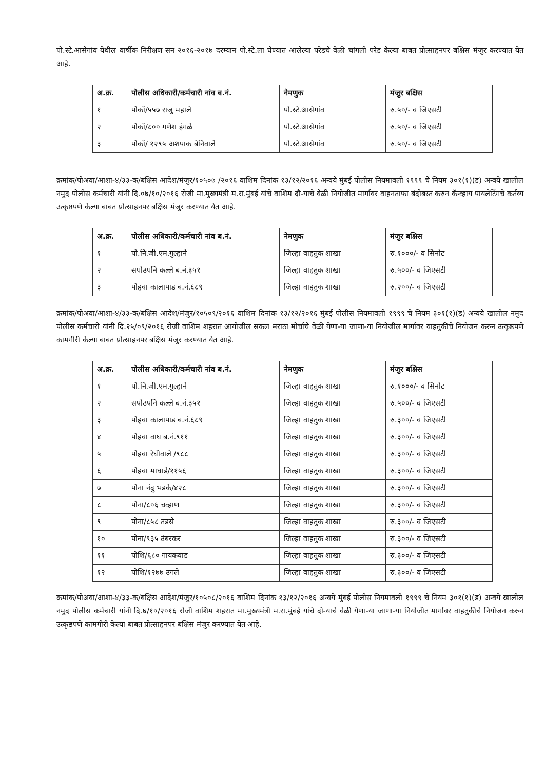पो.स्टे.आसेगांव येथील वार्षीक निरीक्षण सन २०१६-२०१७ दरम्यान पो.स्टे.ला घेण्यात आलेल्या परेडचे वेळी चांगली परेड केल्या बाबत प्रोत्साहनपर बक्षिस मंजुर करण्यात येत आहे.
| अ.क्र. | पोलीस अधिकारी/कर्मचारी नांव ब.नं. | नेमणुक | मंजुर बक्षिस |
| --- | --- | --- | --- |
| १ | पोकॉ/५५७ राजु महाले | पो.स्टे.आसेगांव | रु.५०/- व जिएसटी |
| २ | पोकॉ/८०० गणेश इंगळे | पो.स्टे.आसेगांव | रु.५०/- व जिएसटी |
| ३ | पोकॉ/ १२९५ अशपाक बेनिवाले | पो.स्टे.आसेगांव | रु.५०/- व जिएसटी |
क्रमांक/पोअवा/आशा-४/३३-क/बक्षिस आदेश/मंजुर/१०५०७ /२०१६ वाशिम दिनांक १३/१२/२०१६ अन्वये मुंबई पोलीस नियमावली १९९९ चे नियम ३०१(१)(ड) अन्वये खालील नमुद पोलीस कर्मचारी यांनी दि.०७/१०/२०१६ रोजी मा.मुख्यमंत्री म.रा.मुंबई यांचे वाशिम दौ-याचे वेळी नियोजीत मार्गावर वाहनताफा बंदोबस्त करुन कॅन्व्हाय पायलेटिंगचे कर्तव्य उत्कृष्ठपणे केल्या बाबत प्रोत्साहनपर बक्षिस मंजुर करण्यात येत आहे.
| अ.क्र. | पोलीस अधिकारी/कर्मचारी नांव ब.नं. | नेमणुक | मंजुर बक्षिस |
| --- | --- | --- | --- |
| १ | पो.नि.जी.एम.गुल्हाने | जिल्हा वाहतुक शाखा | रु.१०००/- व सिनोट |
| २ | सपोउपनि कल्ले ब.नं.३५१ | जिल्हा वाहतुक शाखा | रु.५००/- व जिएसटी |
| ३ | पोहवा कालापाड ब.नं.६८९ | जिल्हा वाहतुक शाखा | रु.२००/- व जिएसटी |
क्रमांक/पोअवा/आशा-४/३३-क/बक्षिस आदेश/मंजुर/१०५०९/२०१६ वाशिम दिनांक १३/१२/२०१६ मुंबई पोलीस नियमावली १९९९ चे नियम ३०१(१)(ड) अन्वये खालील नमुद पोलीस कर्मचारी यांनी दि.२५/०९/२०१६ रोजी वाशिम शहरात आयोजील सकल मराठा मोर्चाचे वेळी येणा-या जाणा-या नियोजील मार्गावर वाहतुकीचे नियोजन करुन उत्कृष्ठपणे कामगीरी केल्या बाबत प्रोत्साहनपर बक्षिस मंजुर करण्यात येत आहे.
| अ.क्र. | पोलीस अधिकारी/कर्मचारी नांव ब.नं. | नेमणुक | मंजुर बक्षिस |
| --- | --- | --- | --- |
| १ | पो.नि.जी.एम.गुल्हाने | जिल्हा वाहतुक शाखा | रु.१०००/- व सिनोट |
| २ | सपोउपनि कल्ले ब.नं.३५१ | जिल्हा वाहतुक शाखा | रु.५००/- व जिएसटी |
| ३ | पोहवा कालापाड ब.नं.६८९ | जिल्हा वाहतुक शाखा | रु.३००/- व जिएसटी |
| ४ | पोहवा वाघ ब.नं.९११ | जिल्हा वाहतुक शाखा | रु.३००/- व जिएसटी |
| ५ | पोहवा रेघीवाले /९८८ | जिल्हा वाहतुक शाखा | रु.३००/- व जिएसटी |
| ६ | पोहवा माघाडे/११५६ | जिल्हा वाहतुक शाखा | रु.३००/- व जिएसटी |
| ७ | पोना नंदु भडके/४२८ | जिल्हा वाहतुक शाखा | रु.३००/- व जिएसटी |
| ८ | पोना/८०६ चव्हाण | जिल्हा वाहतुक शाखा | रु.३००/- व जिएसटी |
| ९ | पोना/८५८ तडसे | जिल्हा वाहतुक शाखा | रु.३००/- व जिएसटी |
| १० | पोना/९३५ उंबरकर | जिल्हा वाहतुक शाखा | रु.३००/- व जिएसटी |
| ११ | पोशि/६८० गायकवाड | जिल्हा वाहतुक शाखा | रु.३००/- व जिएसटी |
| १२ | पोशि/१२७७ उगले | जिल्हा वाहतुक शाखा | रु.३००/- व जिएसटी |
क्रमांक/पोअवा/आशा-४/३३-क/बक्षिस आदेश/मंजुर/१०५०८/२०१६ वाशिम दिनांक १३/१२/२०१६ अन्वये मुंबई पोलीस नियमावली १९९९ चे नियम ३०१(१)(ड) अन्वये खालील नमुद पोलीस कर्मचारी यांनी दि.७/१०/२०१६ रोजी वाशिम शहरात मा.मुख्यमंत्री म.रा.मुंबई यांचे दो-याचे वेळी येणा-या जाणा-या नियोजीत मार्गावर वाहतुकीचे नियोजन करुन उत्कृष्ठपणे कामगीरी केल्या बाबत प्रोत्साहनपर बक्षिस मंजुर करण्यात येत आहे.